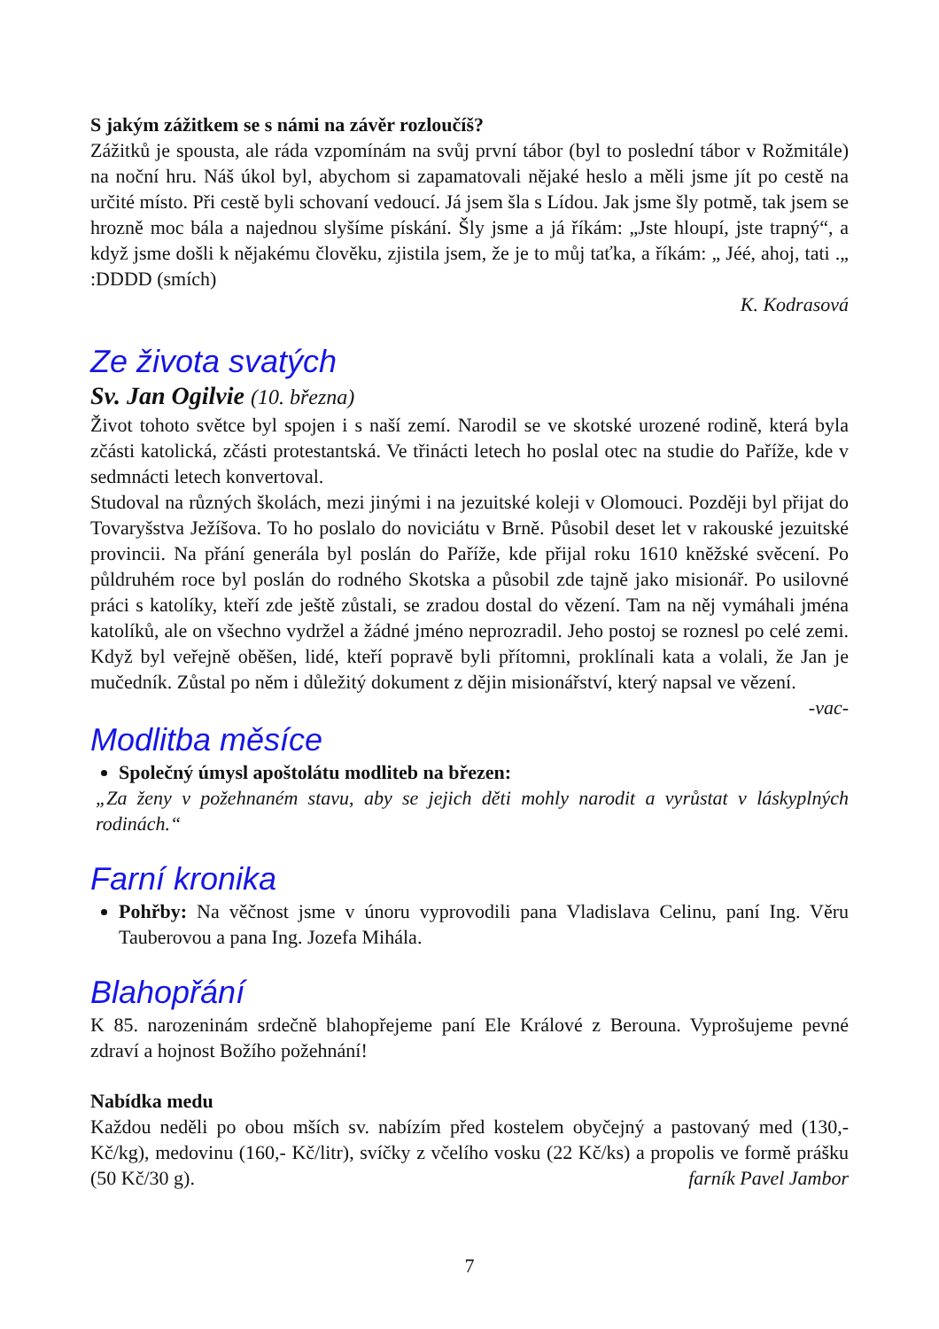S jakým zážitkem se s námi na závěr rozloučíš?
Zážitků je spousta, ale ráda vzpomínám na svůj první tábor (byl to poslední tábor v Rožmitále) na noční hru. Náš úkol byl, abychom si zapamatovali nějaké heslo a měli jsme jít po cestě na určité místo. Při cestě byli schovaní vedoucí. Já jsem šla s Lídou. Jak jsme šly potmě, tak jsem se hrozně moc bála a najednou slyšíme pískání. Šly jsme a já říkám: „Jste hloupí, jste trapný“, a když jsme došli k nějakému člověku, zjistila jsem, že je to můj taťka, a říkám: „ Jéé, ahoj, tati .„ :DDDD (smích)
K. Kodrasová
Ze života svatých
Sv. Jan Ogilvie (10. března)
Život tohoto světce byl spojen i s naší zemí. Narodil se ve skotské urozené rodině, která byla zčásti katolická, zčásti protestantská. Ve třinácti letech ho poslal otec na studie do Paříže, kde v sedmnácti letech konvertoval.
Studoval na různých školách, mezi jinými i na jezuitské koleji v Olomouci. Později byl přijat do Tovaryšstva Ježíšova. To ho poslalo do noviciátu v Brně. Působil deset let v rakouské jezuitské provincii. Na přání generála byl poslán do Paříže, kde přijal roku 1610 kněžské svěcení. Po půldruhém roce byl poslán do rodného Skotska a působil zde tajně jako misionář. Po usilovné práci s katolíky, kteří zde ještě zůstali, se zradou dostal do vězení. Tam na něj vymáhali jména katolíků, ale on všechno vydržel a žádné jméno neprozradil. Jeho postoj se roznesl po celé zemi. Když byl veřejně oběšen, lidé, kteří popravě byli přítomni, proklínali kata a volali, že Jan je mučedník. Zůstal po něm i důležitý dokument z dějin misionářství, který napsal ve vězení.
-vac-
Modlitba měsíce
Společný úmysl apoštolátu modliteb na březen:
„Za ženy v požehnaném stavu, aby se jejich děti mohly narodit a vyrůstat v láskyplných rodinách.“
Farní kronika
Pohřby: Na věčnost jsme v únoru vyprovodili pana Vladislava Celinu, paní Ing. Věru Tauberovou a pana Ing. Jozefa Mihála.
Blahopřání
K 85. narozeninám srdečně blahopřejeme paní Ele Králové z Berouna. Vyprošujeme pevné zdraví a hojnost Božího požehnání!
Nabídka medu
Každou neděli po obou mších sv. nabízím před kostelem obyčejný a pastovaný med (130,- Kč/kg), medovinu (160,- Kč/litr), svíčky z včelího vosku (22 Kč/ks) a propolis ve formě prášku (50 Kč/30 g). farník Pavel Jambor
7